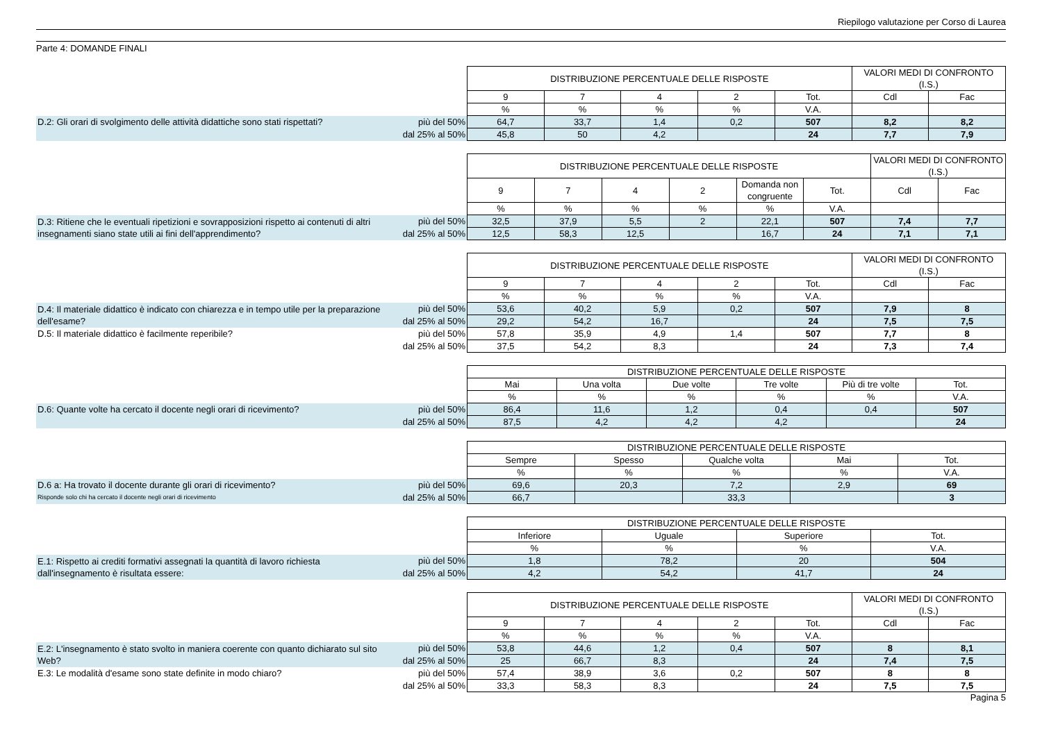Riepilogo valutazione per Corso di Laurea
Parte 4: DOMANDE FINALI
| | | DISTRIBUZIONE PERCENTUALE DELLE RISPOSTE | | | | | VALORI MEDI DI CONFRONTO (I.S.) | |
| | | 9 | 7 | 4 | 2 | Tot. | Cdl | Fac |
| | | % | % | % | % | V.A. | | |
| D.2: Gli orari di svolgimento delle attività didattiche sono stati rispettati? | più del 50% | 64,7 | 33,7 | 1,4 | 0,2 | 507 | 8,2 | 8,2 |
| | dal 25% al 50% | 45,8 | 50 | 4,2 | | 24 | 7,7 | 7,9 |
| | | DISTRIBUZIONE PERCENTUALE DELLE RISPOSTE | | | | | | VALORI MEDI DI CONFRONTO (I.S.) | |
| | | 9 | 7 | 4 | 2 | Domanda non congruente | Tot. | Cdl | Fac |
| | | % | % | % | % | % | V.A. | | |
| D.3: Ritiene che le eventuali ripetizioni e sovrapposizioni rispetto ai contenuti di altri insegnamenti siano state utili ai fini dell'apprendimento? | più del 50% | 32,5 | 37,9 | 5,5 | 2 | 22,1 | 507 | 7,4 | 7,7 |
| | dal 25% al 50% | 12,5 | 58,3 | 12,5 | | 16,7 | 24 | 7,1 | 7,1 |
| | | DISTRIBUZIONE PERCENTUALE DELLE RISPOSTE | | | | | VALORI MEDI DI CONFRONTO (I.S.) | |
| | | 9 | 7 | 4 | 2 | Tot. | Cdl | Fac |
| | | % | % | % | % | V.A. | | |
| D.4: Il materiale didattico è indicato con chiarezza e in tempo utile per la preparazione dell'esame? | più del 50% | 53,6 | 40,2 | 5,9 | 0,2 | 507 | 7,9 | 8 |
| | dal 25% al 50% | 29,2 | 54,2 | 16,7 | | 24 | 7,5 | 7,5 |
| D.5: Il materiale didattico è facilmente reperibile? | più del 50% | 57,8 | 35,9 | 4,9 | 1,4 | 507 | 7,7 | 8 |
| | dal 25% al 50% | 37,5 | 54,2 | 8,3 | | 24 | 7,3 | 7,4 |
| | | DISTRIBUZIONE PERCENTUALE DELLE RISPOSTE | | | | | |
| | | Mai | Una volta | Due volte | Tre volte | Più di tre volte | Tot. |
| | | % | % | % | % | % | V.A. |
| D.6: Quante volte ha cercato il docente negli orari di ricevimento? | più del 50% | 86,4 | 11,6 | 1,2 | 0,4 | 0,4 | 507 |
| | dal 25% al 50% | 87,5 | 4,2 | 4,2 | 4,2 | | 24 |
| | | DISTRIBUZIONE PERCENTUALE DELLE RISPOSTE | | | | |
| | | Sempre | Spesso | Qualche volta | Mai | Tot. |
| | | % | % | % | % | V.A. |
| D.6 a: Ha trovato il docente durante gli orari di ricevimento? | più del 50% | 69,6 | 20,3 | 7,2 | 2,9 | 69 |
| Risponde solo chi ha cercato il docente negli orari di ricevimento | dal 25% al 50% | 66,7 | | 33,3 | | 3 |
| | | DISTRIBUZIONE PERCENTUALE DELLE RISPOSTE | | | |
| | | Inferiore | Uguale | Superiore | Tot. |
| | | % | % | % | V.A. |
| E.1: Rispetto ai crediti formativi assegnati la quantità di lavoro richiesta dall'insegnamento è risultata essere: | più del 50% | 1,8 | 78,2 | 20 | 504 |
| | dal 25% al 50% | 4,2 | 54,2 | 41,7 | 24 |
| | | DISTRIBUZIONE PERCENTUALE DELLE RISPOSTE | | | | | VALORI MEDI DI CONFRONTO (I.S.) | |
| | | 9 | 7 | 4 | 2 | Tot. | Cdl | Fac |
| | | % | % | % | % | V.A. | | |
| E.2: L'insegnamento è stato svolto in maniera coerente con quanto dichiarato sul sito Web? | più del 50% | 53,8 | 44,6 | 1,2 | 0,4 | 507 | 8 | 8,1 |
| | dal 25% al 50% | 25 | 66,7 | 8,3 | | 24 | 7,4 | 7,5 |
| E.3: Le modalità d'esame sono state definite in modo chiaro? | più del 50% | 57,4 | 38,9 | 3,6 | 0,2 | 507 | 8 | 8 |
| | dal 25% al 50% | 33,3 | 58,3 | 8,3 | | 24 | 7,5 | 7,5 |
Pagina 5